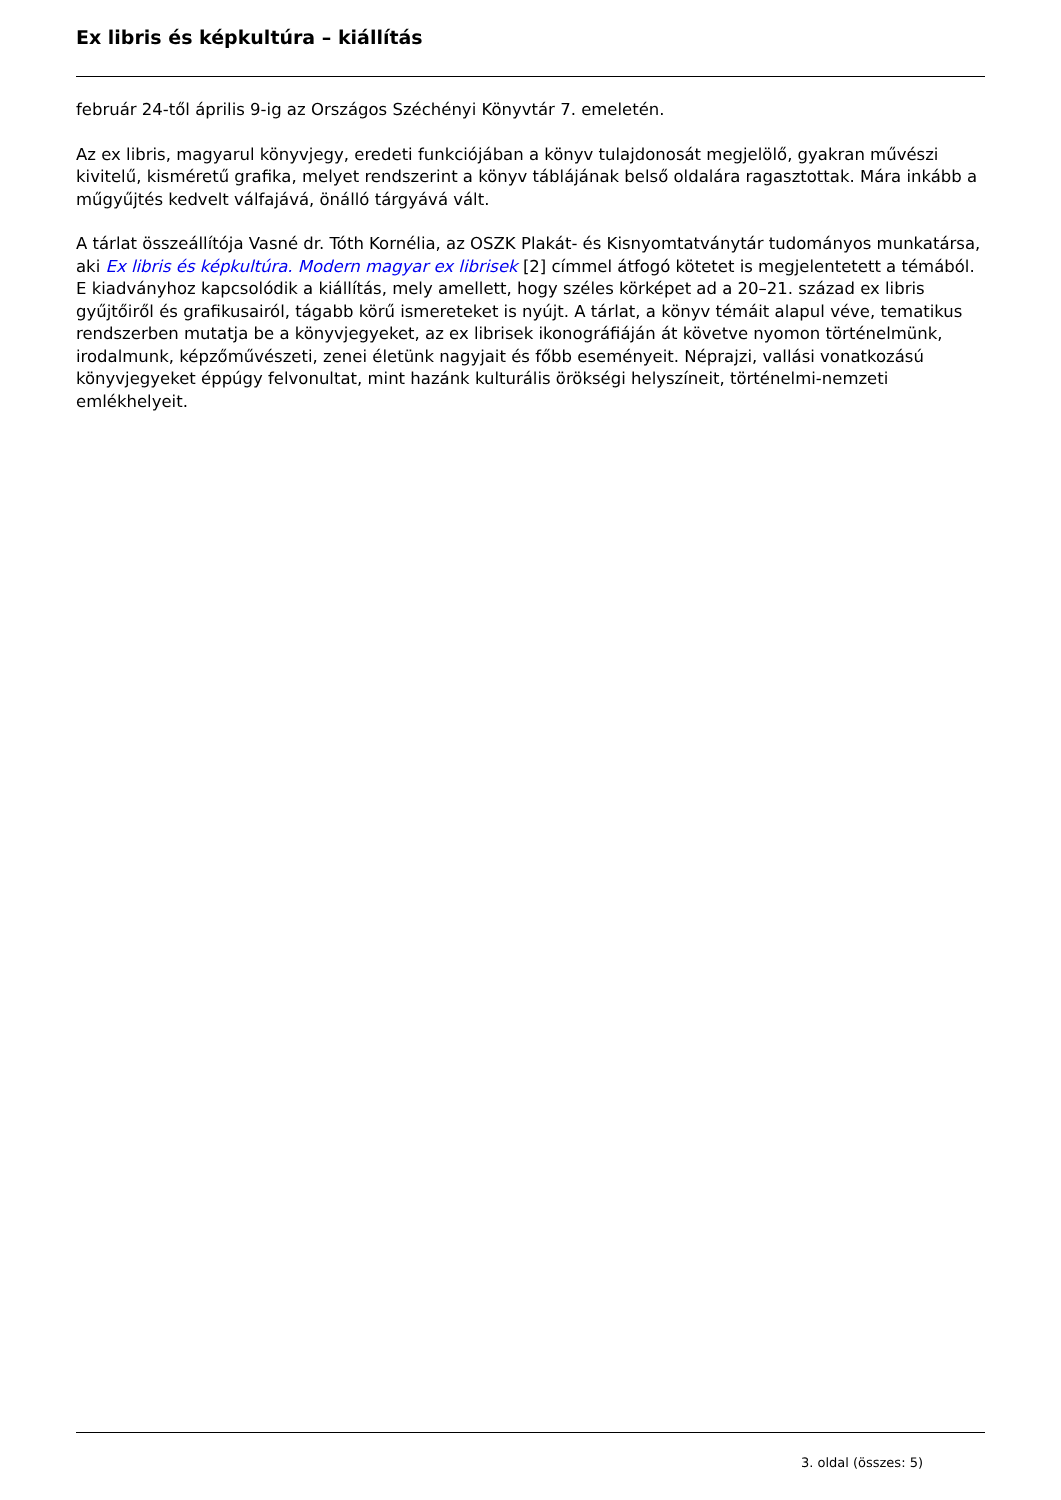Ex libris és képkultúra – kiállítás
február 24-től április 9-ig az Országos Széchényi Könyvtár 7. emeletén.
Az ex libris, magyarul könyvjegy, eredeti funkciójában a könyv tulajdonosát megjelölő, gyakran művészi kivitelű, kisméretű grafika, melyet rendszerint a könyv táblájának belső oldalára ragasztottak. Mára inkább a műgyűjtés kedvelt válfajává, önálló tárgyává vált.
A tárlat összeállítója Vasné dr. Tóth Kornélia, az OSZK Plakát- és Kisnyomtatványtár tudományos munkatársa, aki Ex libris és képkultúra. Modern magyar ex librisek [2] címmel átfogó kötetet is megjelentetett a témából. E kiadványhoz kapcsolódik a kiállítás, mely amellett, hogy széles körképet ad a 20–21. század ex libris gyűjtőiről és grafikusairól, tágabb körű ismereteket is nyújt. A tárlat, a könyv témáit alapul véve, tematikus rendszerben mutatja be a könyvjegyeket, az ex librisek ikonográfiáján át követve nyomon történelmünk, irodalmunk, képzőművészeti, zenei életünk nagyjait és főbb eseményeit. Néprajzi, vallási vonatkozású könyvjegyeket éppúgy felvonultat, mint hazánk kulturális örökségi helyszíneit, történelmi-nemzeti emlékhelyeit.
3. oldal (összes: 5)